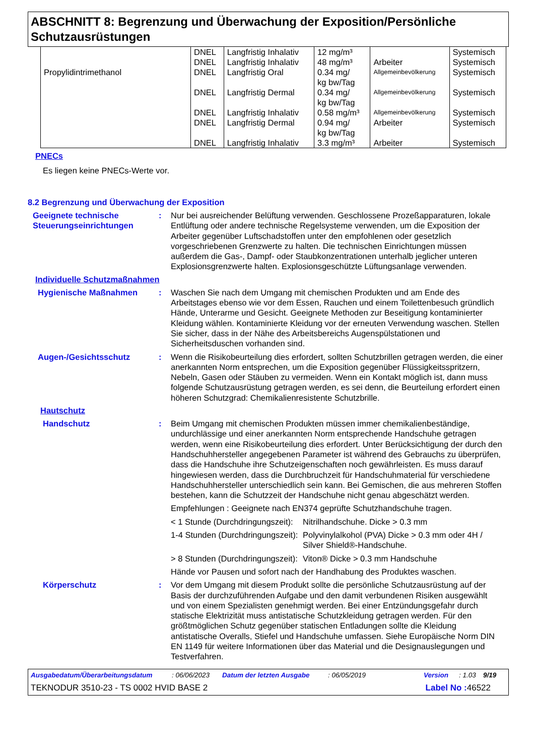ABSCHNITT 8: Begrenzung und Überwachung der Exposition/Persönliche Schutzausrüstungen
| Propylidintrimethanol | DNEL | Langfristig Inhalativ | 12 mg/m³ | | Systemisch |
| | DNEL | Langfristig Inhalativ | 48 mg/m³ | Arbeiter | Systemisch |
| | DNEL | Langfristig Oral | 0.34 mg/ kg bw/Tag | Allgemeinbevölkerung | Systemisch |
| | DNEL | Langfristig Dermal | 0.34 mg/ kg bw/Tag | Allgemeinbevölkerung | Systemisch |
| | DNEL | Langfristig Inhalativ | 0.58 mg/m³ | Allgemeinbevölkerung | Systemisch |
| | DNEL | Langfristig Dermal | 0.94 mg/ kg bw/Tag | Arbeiter | Systemisch |
| | DNEL | Langfristig Inhalativ | 3.3 mg/m³ | Arbeiter | Systemisch |
PNECs
Es liegen keine PNECs-Werte vor.
8.2 Begrenzung und Überwachung der Exposition
Geeignete technische Steuerungseinrichtungen
: Nur bei ausreichender Belüftung verwenden. Geschlossene Prozeßapparaturen, lokale Entlüftung oder andere technische Regelsysteme verwenden, um die Exposition der Arbeiter gegenüber Luftschadstoffen unter den empfohlenen oder gesetzlich vorgeschriebenen Grenzwerte zu halten. Die technischen Einrichtungen müssen außerdem die Gas-, Dampf- oder Staubkonzentrationen unterhalb jeglicher unteren Explosionsgrenzwerte halten. Explosionsgeschützte Lüftungsanlage verwenden.
Individuelle Schutzmaßnahmen
Hygienische Maßnahmen : Waschen Sie nach dem Umgang mit chemischen Produkten und am Ende des Arbeitstages ebenso wie vor dem Essen, Rauchen und einem Toilettenbesuch gründlich Hände, Unterarme und Gesicht. Geeignete Methoden zur Beseitigung kontaminierter Kleidung wählen. Kontaminierte Kleidung vor der erneuten Verwendung waschen. Stellen Sie sicher, dass in der Nähe des Arbeitsbereichs Augenspülstationen und Sicherheitsduschen vorhanden sind.
Augen-/Gesichtsschutz : Wenn die Risikobeurteilung dies erfordert, sollten Schutzbrillen getragen werden, die einer anerkannten Norm entsprechen, um die Exposition gegenüber Flüssigkeitsspritzern, Nebeln, Gasen oder Stäuben zu vermeiden. Wenn ein Kontakt möglich ist, dann muss folgende Schutzausrüstung getragen werden, es sei denn, die Beurteilung erfordert einen höheren Schutzgrad: Chemikalienresistente Schutzbrille.
Hautschutz
Handschutz : Beim Umgang mit chemischen Produkten müssen immer chemikalienbeständige, undurchlässige und einer anerkannten Norm entsprechende Handschuhe getragen werden, wenn eine Risikobeurteilung dies erfordert. Unter Berücksichtigung der durch den Handschuhhersteller angegebenen Parameter ist während des Gebrauchs zu überprüfen, dass die Handschuhe ihre Schutzeigenschaften noch gewährleisten. Es muss darauf hingewiesen werden, dass die Durchbruchzeit für Handschuhmaterial für verschiedene Handschuhhersteller unterschiedlich sein kann. Bei Gemischen, die aus mehreren Stoffen bestehen, kann die Schutzzeit der Handschuhe nicht genau abgeschätzt werden.
Empfehlungen : Geeignete nach EN374 geprüfte Schutzhandschuhe tragen.
< 1 Stunde (Durchdringungszeit):
Nitrilhandschuhe. Dicke > 0.3 mm
1-4 Stunden (Durchdringungszeit):
Polyvinylalkohol (PVA) Dicke > 0.3 mm oder 4H / Silver Shield®-Handschuhe.
> 8 Stunden (Durchdringungszeit):
Viton® Dicke > 0.3 mm Handschuhe
Hände vor Pausen und sofort nach der Handhabung des Produktes waschen.
Körperschutz : Vor dem Umgang mit diesem Produkt sollte die persönliche Schutzausrüstung auf der Basis der durchzuführenden Aufgabe und den damit verbundenen Risiken ausgewählt und von einem Spezialisten genehmigt werden. Bei einer Entzündungsgefahr durch statische Elektrizität muss antistatische Schutzkleidung getragen werden. Für den größtmöglichen Schutz gegenüber statischen Entladungen sollte die Kleidung antistatische Overalls, Stiefel und Handschuhe umfassen. Siehe Europäische Norm DIN EN 1149 für weitere Informationen über das Material und die Designauslegungen und Testverfahren.
Ausgabedatum/Überarbeitungsdatum: 06/06/2023 Datum der letzten Ausgabe: 06/05/2019 Version: 1.03 9/19
TEKNODUR 3510-23 - TS 0002 HVID BASE 2 Label No : 46522